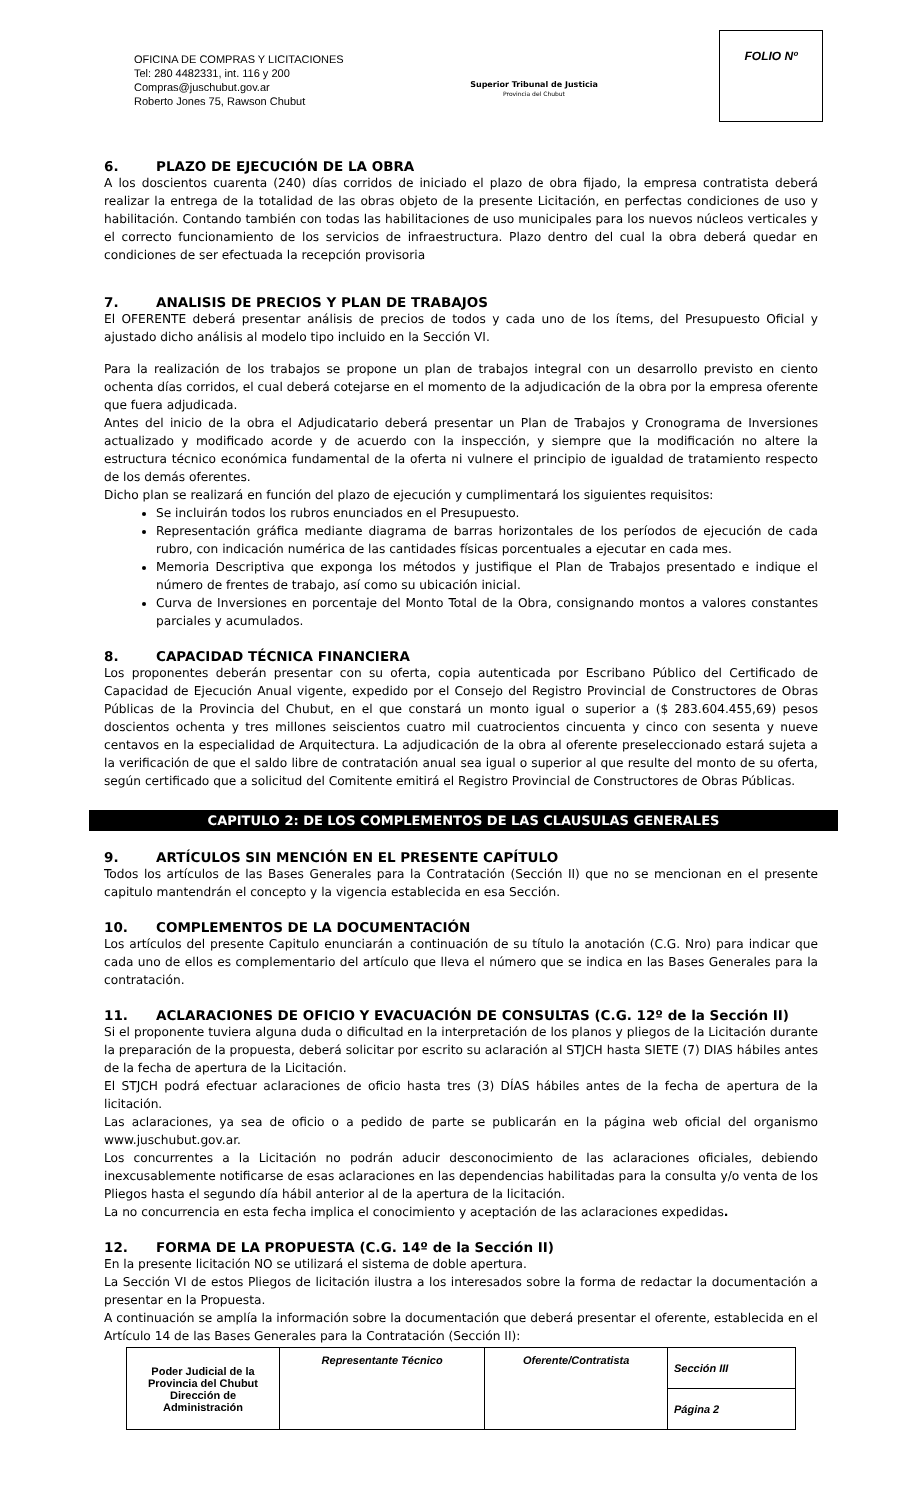OFICINA DE COMPRAS Y LICITACIONES
Tel: 280 4482331, int. 116 y 200
Compras@juschubut.gov.ar
Roberto Jones 75, Rawson Chubut
Superior Tribunal de Justicia
Provincia del Chubut
FOLIO Nº
6. PLAZO DE EJECUCIÓN DE LA OBRA
A los doscientos cuarenta (240) días corridos de iniciado el plazo de obra fijado, la empresa contratista deberá realizar la entrega de la totalidad de las obras objeto de la presente Licitación, en perfectas condiciones de uso y habilitación. Contando también con todas las habilitaciones de uso municipales para los nuevos núcleos verticales y el correcto funcionamiento de los servicios de infraestructura. Plazo dentro del cual la obra deberá quedar en condiciones de ser efectuada la recepción provisoria
7. ANALISIS DE PRECIOS Y PLAN DE TRABAJOS
El OFERENTE deberá presentar análisis de precios de todos y cada uno de los ítems, del Presupuesto Oficial y ajustado dicho análisis al modelo tipo incluido en la Sección VI.
Para la realización de los trabajos se propone un plan de trabajos integral con un desarrollo previsto en ciento ochenta días corridos, el cual deberá cotejarse en el momento de la adjudicación de la obra por la empresa oferente que fuera adjudicada.
Antes del inicio de la obra el Adjudicatario deberá presentar un Plan de Trabajos y Cronograma de Inversiones actualizado y modificado acorde y de acuerdo con la inspección, y siempre que la modificación no altere la estructura técnico económica fundamental de la oferta ni vulnere el principio de igualdad de tratamiento respecto de los demás oferentes.
Dicho plan se realizará en función del plazo de ejecución y cumplimentará los siguientes requisitos:
Se incluirán todos los rubros enunciados en el Presupuesto.
Representación gráfica mediante diagrama de barras horizontales de los períodos de ejecución de cada rubro, con indicación numérica de las cantidades físicas porcentuales a ejecutar en cada mes.
Memoria Descriptiva que exponga los métodos y justifique el Plan de Trabajos presentado e indique el número de frentes de trabajo, así como su ubicación inicial.
Curva de Inversiones en porcentaje del Monto Total de la Obra, consignando montos a valores constantes parciales y acumulados.
8. CAPACIDAD TÉCNICA FINANCIERA
Los proponentes deberán presentar con su oferta, copia autenticada por Escribano Público del Certificado de Capacidad de Ejecución Anual vigente, expedido por el Consejo del Registro Provincial de Constructores de Obras Públicas de la Provincia del Chubut, en el que constará un monto igual o superior a ($ 283.604.455,69) pesos doscientos ochenta y tres millones seiscientos cuatro mil cuatrocientos cincuenta y cinco con sesenta y nueve centavos en la especialidad de Arquitectura. La adjudicación de la obra al oferente preseleccionado estará sujeta a la verificación de que el saldo libre de contratación anual sea igual o superior al que resulte del monto de su oferta, según certificado que a solicitud del Comitente emitirá el Registro Provincial de Constructores de Obras Públicas.
CAPITULO 2: DE LOS COMPLEMENTOS DE LAS CLAUSULAS GENERALES
9. ARTÍCULOS SIN MENCIÓN EN EL PRESENTE CAPÍTULO
Todos los artículos de las Bases Generales para la Contratación (Sección II) que no se mencionan en el presente capitulo mantendrán el concepto y la vigencia establecida en esa Sección.
10. COMPLEMENTOS DE LA DOCUMENTACIÓN
Los artículos del presente Capitulo enunciarán a continuación de su título la anotación (C.G. Nro) para indicar que cada uno de ellos es complementario del artículo que lleva el número que se indica en las Bases Generales para la contratación.
11. ACLARACIONES DE OFICIO Y EVACUACIÓN DE CONSULTAS (C.G. 12º de la Sección II)
Si el proponente tuviera alguna duda o dificultad en la interpretación de los planos y pliegos de la Licitación durante la preparación de la propuesta, deberá solicitar por escrito su aclaración al STJCH hasta SIETE (7) DIAS hábiles antes de la fecha de apertura de la Licitación.
El STJCH podrá efectuar aclaraciones de oficio hasta tres (3) DÍAS hábiles antes de la fecha de apertura de la licitación.
Las aclaraciones, ya sea de oficio o a pedido de parte se publicarán en la página web oficial del organismo www.juschubut.gov.ar.
Los concurrentes a la Licitación no podrán aducir desconocimiento de las aclaraciones oficiales, debiendo inexcusablemente notificarse de esas aclaraciones en las dependencias habilitadas para la consulta y/o venta de los Pliegos hasta el segundo día hábil anterior al de la apertura de la licitación.
La no concurrencia en esta fecha implica el conocimiento y aceptación de las aclaraciones expedidas.
12. FORMA DE LA PROPUESTA (C.G. 14º de la Sección II)
En la presente licitación NO se utilizará el sistema de doble apertura.
La Sección VI de estos Pliegos de licitación ilustra a los interesados sobre la forma de redactar la documentación a presentar en la Propuesta.
A continuación se amplía la información sobre la documentación que deberá presentar el oferente, establecida en el Artículo 14 de las Bases Generales para la Contratación (Sección II):
| Poder Judicial de la Provincia del Chubut Dirección de Administración | Representante Técnico | Oferente/Contratista | Sección III |
| | | | Página 2 |